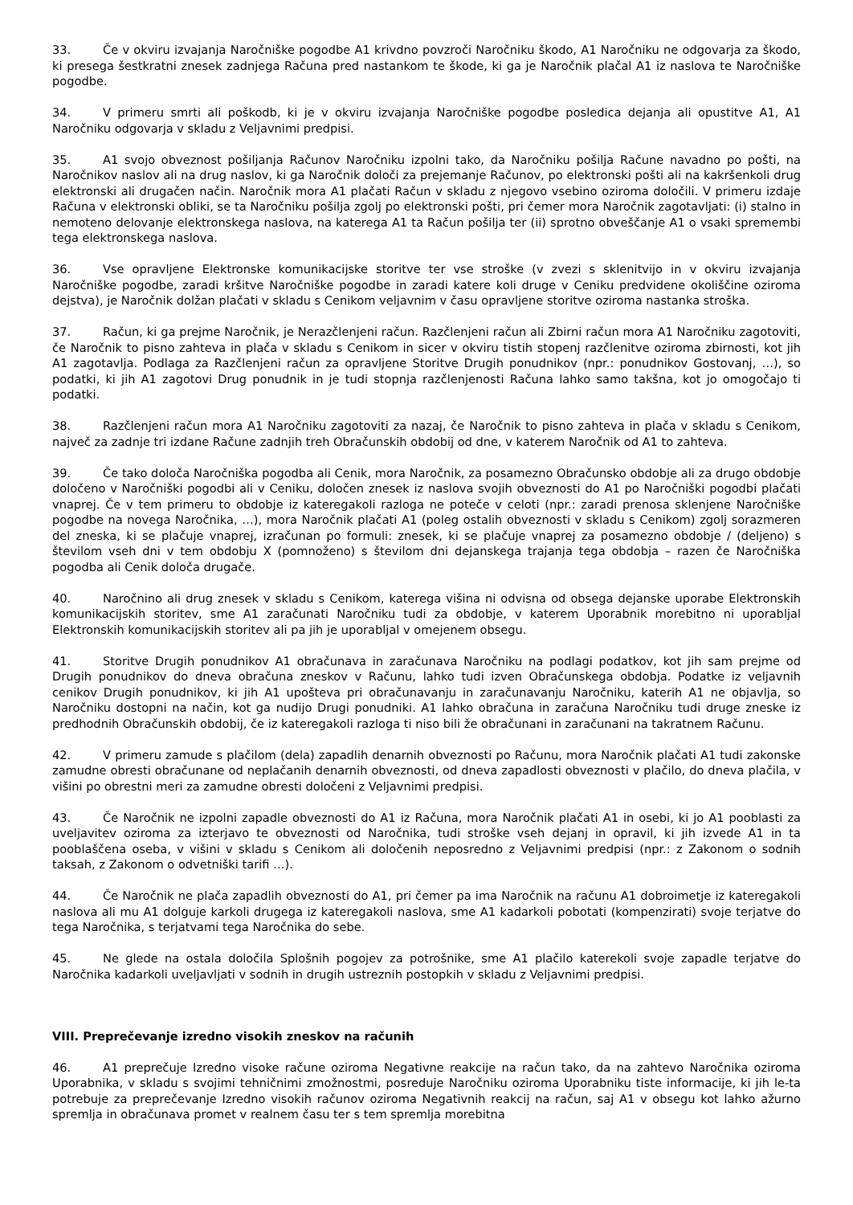33. Če v okviru izvajanja Naročniške pogodbe A1 krivdno povzroči Naročniku škodo, A1 Naročniku ne odgovarja za škodo, ki presega šestkratni znesek zadnjega Računa pred nastankom te škode, ki ga je Naročnik plačal A1 iz naslova te Naročniške pogodbe.
34. V primeru smrti ali poškodb, ki je v okviru izvajanja Naročniške pogodbe posledica dejanja ali opustitve A1, A1 Naročniku odgovarja v skladu z Veljavnimi predpisi.
35. A1 svojo obveznost pošiljanja Računov Naročniku izpolni tako, da Naročniku pošilja Račune navadno po pošti, na Naročnikov naslov ali na drug naslov, ki ga Naročnik določi za prejemanje Računov, po elektronski pošti ali na kakršenkoli drug elektronski ali drugačen način. Naročnik mora A1 plačati Račun v skladu z njegovo vsebino oziroma določili. V primeru izdaje Računa v elektronski obliki, se ta Naročniku pošilja zgolj po elektronski pošti, pri čemer mora Naročnik zagotavljati: (i) stalno in nemoteno delovanje elektronskega naslova, na katerega A1 ta Račun pošilja ter (ii) sprotno obveščanje A1 o vsaki spremembi tega elektronskega naslova.
36. Vse opravljene Elektronske komunikacijske storitve ter vse stroške (v zvezi s sklenitvijo in v okviru izvajanja Naročniške pogodbe, zaradi kršitve Naročniške pogodbe in zaradi katere koli druge v Ceniku predvidene okoliščine oziroma dejstva), je Naročnik dolžan plačati v skladu s Cenikom veljavnim v času opravljene storitve oziroma nastanka stroška.
37. Račun, ki ga prejme Naročnik, je Nerazčlenjeni račun. Razčlenjeni račun ali Zbirni račun mora A1 Naročniku zagotoviti, če Naročnik to pisno zahteva in plača v skladu s Cenikom in sicer v okviru tistih stopenj razčlenitve oziroma zbirnosti, kot jih A1 zagotavlja. Podlaga za Razčlenjeni račun za opravljene Storitve Drugih ponudnikov (npr.: ponudnikov Gostovanj, …), so podatki, ki jih A1 zagotovi Drug ponudnik in je tudi stopnja razčlenjenosti Računa lahko samo takšna, kot jo omogočajo ti podatki.
38. Razčlenjeni račun mora A1 Naročniku zagotoviti za nazaj, če Naročnik to pisno zahteva in plača v skladu s Cenikom, največ za zadnje tri izdane Račune zadnjih treh Obračunskih obdobij od dne, v katerem Naročnik od A1 to zahteva.
39. Če tako določa Naročniška pogodba ali Cenik, mora Naročnik, za posamezno Obračunsko obdobje ali za drugo obdobje določeno v Naročniški pogodbi ali v Ceniku, določen znesek iz naslova svojih obveznosti do A1 po Naročniški pogodbi plačati vnaprej. Če v tem primeru to obdobje iz kateregakoli razloga ne poteče v celoti (npr.: zaradi prenosa sklenjene Naročniške pogodbe na novega Naročnika, …), mora Naročnik plačati A1 (poleg ostalih obveznosti v skladu s Cenikom) zgolj sorazmeren del zneska, ki se plačuje vnaprej, izračunan po formuli: znesek, ki se plačuje vnaprej za posamezno obdobje / (deljeno) s številom vseh dni v tem obdobju X (pomnoženo) s številom dni dejanskega trajanja tega obdobja – razen če Naročniška pogodba ali Cenik določa drugače.
40. Naročnino ali drug znesek v skladu s Cenikom, katerega višina ni odvisna od obsega dejanske uporabe Elektronskih komunikacijskih storitev, sme A1 zaračunati Naročniku tudi za obdobje, v katerem Uporabnik morebitno ni uporabljal Elektronskih komunikacijskih storitev ali pa jih je uporabljal v omejenem obsegu.
41. Storitve Drugih ponudnikov A1 obračunava in zaračunava Naročniku na podlagi podatkov, kot jih sam prejme od Drugih ponudnikov do dneva obračuna zneskov v Računu, lahko tudi izven Obračunskega obdobja. Podatke iz veljavnih cenikov Drugih ponudnikov, ki jih A1 upošteva pri obračunavanju in zaračunavanju Naročniku, katerih A1 ne objavlja, so Naročniku dostopni na način, kot ga nudijo Drugi ponudniki. A1 lahko obračuna in zaračuna Naročniku tudi druge zneske iz predhodnih Obračunskih obdobij, če iz kateregakoli razloga ti niso bili že obračunani in zaračunani na takratnem Računu.
42. V primeru zamude s plačilom (dela) zapadlih denarnih obveznosti po Računu, mora Naročnik plačati A1 tudi zakonske zamudne obresti obračunane od neplačanih denarnih obveznosti, od dneva zapadlosti obveznosti v plačilo, do dneva plačila, v višini po obrestni meri za zamudne obresti določeni z Veljavnimi predpisi.
43. Če Naročnik ne izpolni zapadle obveznosti do A1 iz Računa, mora Naročnik plačati A1 in osebi, ki jo A1 pooblasti za uveljavitev oziroma za izterjavo te obveznosti od Naročnika, tudi stroške vseh dejanj in opravil, ki jih izvede A1 in ta pooblaščena oseba, v višini v skladu s Cenikom ali določenih neposredno z Veljavnimi predpisi (npr.: z Zakonom o sodnih taksah, z Zakonom o odvetniški tarifi …).
44. Če Naročnik ne plača zapadlih obveznosti do A1, pri čemer pa ima Naročnik na računu A1 dobroimetje iz kateregakoli naslova ali mu A1 dolguje karkoli drugega iz kateregakoli naslova, sme A1 kadarkoli pobotati (kompenzirati) svoje terjatve do tega Naročnika, s terjatvami tega Naročnika do sebe.
45. Ne glede na ostala določila Splošnih pogojev za potrošnike, sme A1 plačilo katerekoli svoje zapadle terjatve do Naročnika kadarkoli uveljavljati v sodnih in drugih ustreznih postopkih v skladu z Veljavnimi predpisi.
VIII. Preprečevanje izredno visokih zneskov na računih
46. A1 preprečuje Izredno visoke račune oziroma Negativne reakcije na račun tako, da na zahtevo Naročnika oziroma Uporabnika, v skladu s svojimi tehničnimi zmožnostmi, posreduje Naročniku oziroma Uporabniku tiste informacije, ki jih le-ta potrebuje za preprečevanje Izredno visokih računov oziroma Negativnih reakcij na račun, saj A1 v obsegu kot lahko ažurno spremlja in obračunava promet v realnem času ter s tem spremlja morebitna